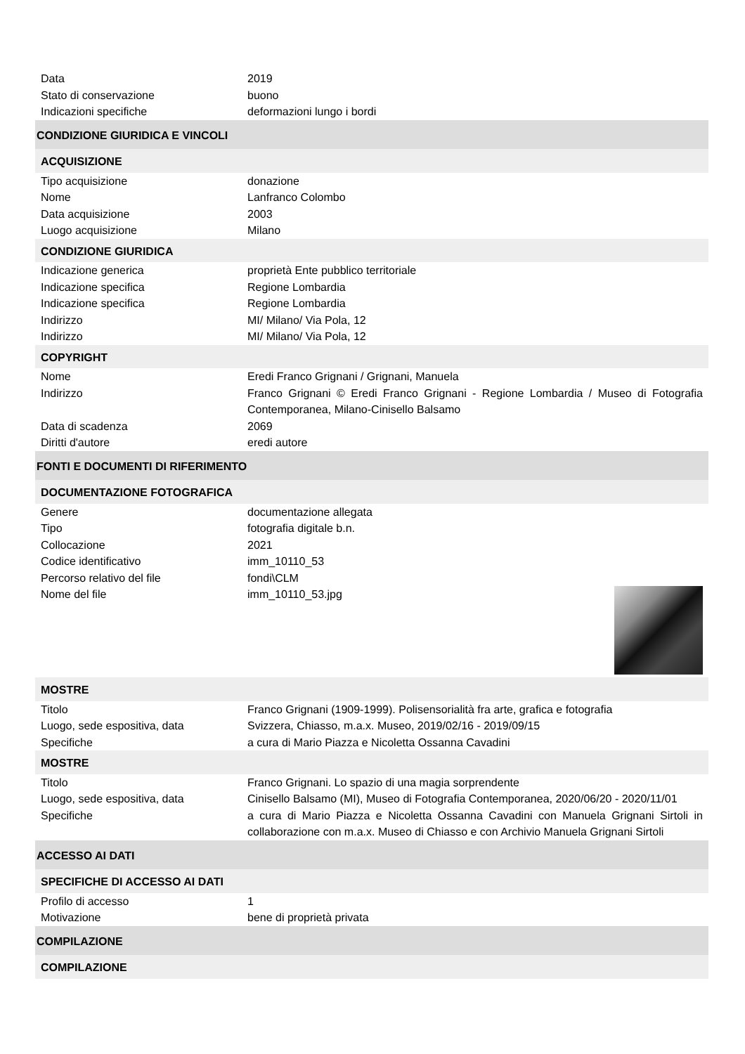| Data | 2019 |
| Stato di conservazione | buono |
| Indicazioni specifiche | deformazioni lungo i bordi |
| CONDIZIONE GIURIDICA E VINCOLI | |
| ACQUISIZIONE | |
| Tipo acquisizione | donazione |
| Nome | Lanfranco Colombo |
| Data acquisizione | 2003 |
| Luogo acquisizione | Milano |
| CONDIZIONE GIURIDICA | |
| Indicazione generica | proprietà Ente pubblico territoriale |
| Indicazione specifica | Regione Lombardia |
| Indicazione specifica | Regione Lombardia |
| Indirizzo | MI/ Milano/ Via Pola, 12 |
| Indirizzo | MI/ Milano/ Via Pola, 12 |
| COPYRIGHT | |
| Nome | Eredi Franco Grignani / Grignani, Manuela |
| Indirizzo | Franco Grignani © Eredi Franco Grignani - Regione Lombardia / Museo di Fotografia Contemporanea, Milano-Cinisello Balsamo |
| Data di scadenza | 2069 |
| Diritti d'autore | eredi autore |
| FONTI E DOCUMENTI DI RIFERIMENTO | |
| DOCUMENTAZIONE FOTOGRAFICA | |
| Genere | documentazione allegata |
| Tipo | fotografia digitale b.n. |
| Collocazione | 2021 |
| Codice identificativo | imm_10110_53 |
| Percorso relativo del file | fondi\CLM |
| Nome del file | imm_10110_53.jpg |
| MOSTRE | |
| Titolo | Franco Grignani (1909-1999). Polisensorialità fra arte, grafica e fotografia |
| Luogo, sede espositiva, data | Svizzera, Chiasso, m.a.x. Museo, 2019/02/16 - 2019/09/15 |
| Specifiche | a cura di Mario Piazza e Nicoletta Ossanna Cavadini |
| MOSTRE | |
| Titolo | Franco Grignani. Lo spazio di una magia sorprendente |
| Luogo, sede espositiva, data | Cinisello Balsamo (MI), Museo di Fotografia Contemporanea, 2020/06/20 - 2020/11/01 |
| Specifiche | a cura di Mario Piazza e Nicoletta Ossanna Cavadini con Manuela Grignani Sirtoli in collaborazione con m.a.x. Museo di Chiasso e con Archivio Manuela Grignani Sirtoli |
| ACCESSO AI DATI | |
| SPECIFICHE DI ACCESSO AI DATI | |
| Profilo di accesso | 1 |
| Motivazione | bene di proprietà privata |
| COMPILAZIONE | |
| COMPILAZIONE | |